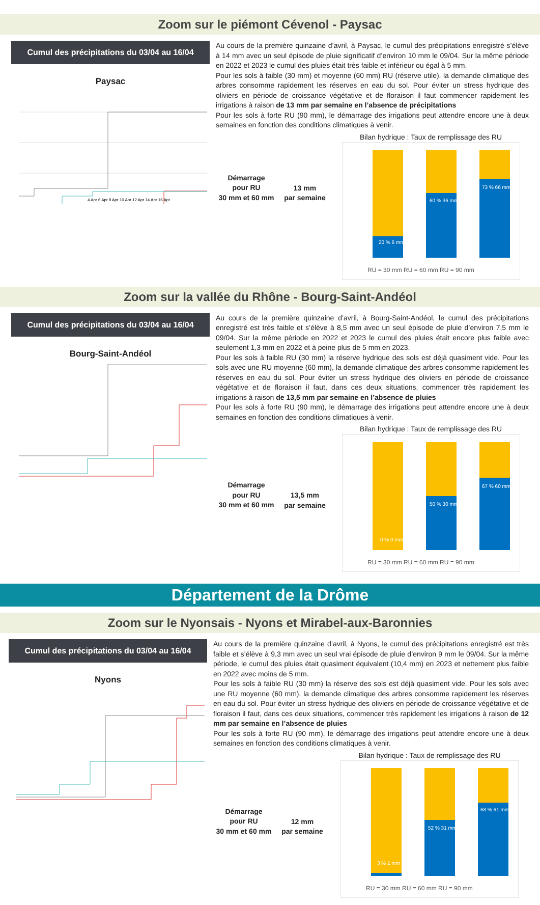Zoom sur le piémont Cévenol - Paysac
Cumul des précipitations du 03/04 au 16/04
Paysac
4 Apr 6 Apr 8 Apr 10 Apr 12 Apr 14 Apr 16 Apr
Au cours de la première quinzaine d’avril, à Paysac, le cumul des précipitations enregistré s’élève à 14 mm avec un seul épisode de pluie significatif d’environ 10 mm le 09/04. Sur la même période en 2022 et 2023 le cumul des pluies était très faible et inférieur ou égal à 5 mm.
Pour les sols à faible (30 mm) et moyenne (60 mm) RU (réserve utile), la demande climatique des arbres consomme rapidement les réserves en eau du sol. Pour éviter un stress hydrique des oliviers en période de croissance végétative et de floraison il faut commencer rapidement les irrigations à raison de 13 mm par semaine en l’absence de précipitations
Pour les sols à forte RU (90 mm), le démarrage des irrigations peut attendre encore une à deux semaines en fonction des conditions climatiques à venir.
Démarrage
pour RU
30 mm et 60 mm
13 mm
par semaine
Bilan hydrique : Taux de remplissage des RU
20 % 6 mm
60 % 36 mm
73 % 66 mm
RU = 30 mm RU = 60 mm RU = 90 mm
Zoom sur la vallée du Rhône - Bourg-Saint-Andéol
Cumul des précipitations du 03/04 au 16/04
Bourg-Saint-Andéol
Au cours de la première quinzaine d’avril, à Bourg-Saint-Andéol, le cumul des précipitations enregistré est très faible et s’élève à 8,5 mm avec un seul épisode de pluie d’environ 7,5 mm le 09/04. Sur la même période en 2022 et 2023 le cumul des pluies était encore plus faible avec seulement 1,3 mm en 2022 et à peine plus de 5 mm en 2023.
Pour les sols à faible RU (30 mm) la réserve hydrique des sols est déjà quasiment vide. Pour les sols avec une RU moyenne (60 mm), la demande climatique des arbres consomme rapidement les réserves en eau du sol. Pour éviter un stress hydrique des oliviers en période de croissance végétative et de floraison il faut, dans ces deux situations, commencer très rapidement les irrigations à raison de 13,5 mm par semaine en l’absence de pluies
Pour les sols à forte RU (90 mm), le démarrage des irrigations peut attendre encore une à deux semaines en fonction des conditions climatiques à venir.
Démarrage
pour RU
30 mm et 60 mm
13,5 mm
par semaine
Bilan hydrique : Taux de remplissage des RU
0 % 0 mm
50 % 30 mm
67 % 60 mm
RU = 30 mm RU = 60 mm RU = 90 mm
Département de la Drôme
Zoom sur le Nyonsais - Nyons et Mirabel-aux-Baronnies
Cumul des précipitations du 03/04 au 16/04
Nyons
Au cours de la première quinzaine d’avril, à Nyons, le cumul des précipitations enregistré est très faible et s’élève à 9,3 mm avec un seul vrai épisode de pluie d’environ 9 mm le 09/04. Sur la même période, le cumul des pluies était quasiment équivalent (10,4 mm) en 2023 et nettement plus faible en 2022 avec moins de 5 mm.
Pour les sols à faible RU (30 mm) la réserve des sols est déjà quasiment vide. Pour les sols avec une RU moyenne (60 mm), la demande climatique des arbres consomme rapidement les réserves en eau du sol. Pour éviter un stress hydrique des oliviers en période de croissance végétative et de floraison il faut, dans ces deux situations, commencer très rapidement les irrigations à raison de 12 mm par semaine en l’absence de pluies
Pour les sols à forte RU (90 mm), le démarrage des irrigations peut attendre encore une à deux semaines en fonction des conditions climatiques à venir.
Démarrage
pour RU
30 mm et 60 mm
12 mm
par semaine
Bilan hydrique : Taux de remplissage des RU
3 % 1 mm
52 % 31 mm
68 % 61 mm
RU = 30 mm RU = 60 mm RU = 90 mm